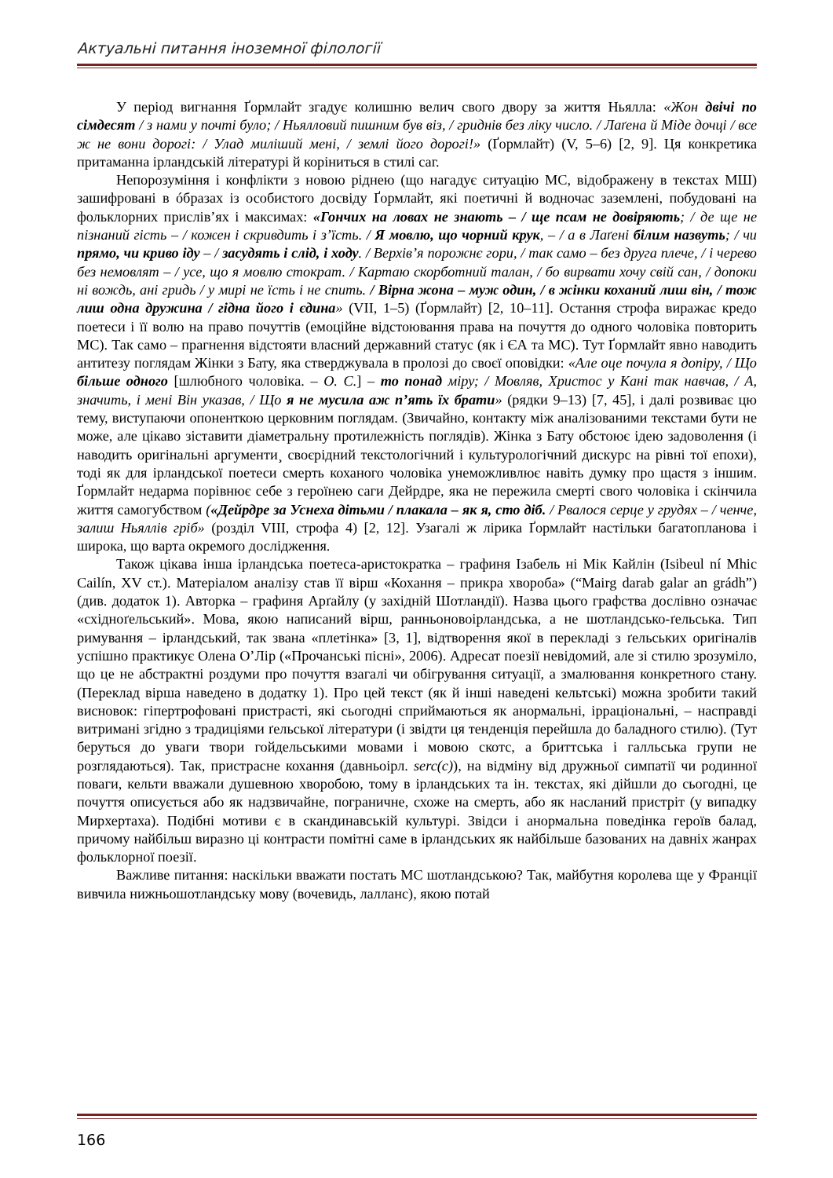Актуальні питання іноземної філології
У період вигнання Ґормлайт згадує колишню велич свого двору за життя Ньялла: «Жон двічі по сімдесят / з нами у почті було; / Ньялловий пишним був віз, / гриднів без ліку число. / Лаґена й Міде дочці / все ж не вони дорогі: / Улад миліший мені, / землі його дорогі!» (Ґормлайт) (V, 5–6) [2, 9]. Ця конкретика притаманна ірландській літературі й коріниться в стилі саг.
Непорозуміння і конфлікти з новою ріднею (що нагадує ситуацію МС, відображену в текстах МШ) зашифровані в óбразах із особистого досвіду Ґормлайт, які поетичні й водночас заземлені, побудовані на фольклорних прислів’ях і максимах: «Гончих на ловах не знають – / ще псам не довіряють; / де ще не пізнаний гість – / кожен і скривдить і з’їсть. / Я мовлю, що чорний крук, – / а в Лаґені білим назвуть; / чи прямо, чи криво іду – / засудять і слід, і ходу. / Верхів’я порожнє гори, / так само – без друга плече, / і черево без немовлят – / усе, що я мовлю стократ. / Картаю скорботний талан, / бо вирвати хочу свій сан, / допоки ні вождь, ані гридь / у мирі не їсть і не спить. / Вірна жона – муж один, / в жінки коханий лиш він, / тож лиш одна дружина / гідна його і єдина» (VII, 1–5) (Ґормлайт) [2, 10–11]. Остання строфа виражає кредо поетеси і її волю на право почуттів (емоційне відстоювання права на почуття до одного чоловіка повторить МС). Так само – прагнення відстояти власний державний статус (як і ЄА та МС). Тут Ґормлайт явно наводить антитезу поглядам Жінки з Бату, яка стверджувала в пролозі до своєї оповідки: «Але оце почула я допіру, / Що більше одного [шлюбного чоловіка. – О. С.] – то понад міру; / Мовляв, Христос у Кані так навчав, / А, значить, і мені Він указав, / Що я не мусила аж п’ять їх брати» (рядки 9–13) [7, 45], і далі розвиває цю тему, виступаючи опоненткою церковним поглядам. (Звичайно, контакту між аналізованими текстами бути не може, але цікаво зіставити діаметральну протилежність поглядів). Жінка з Бату обстоює ідею задоволення (і наводить оригінальні аргументи¸ своєрідний текстологічний і культурологічний дискурс на рівні тої епохи), тоді як для ірландської поетеси смерть коханого чоловіка унеможливлює навіть думку про щастя з іншим. Ґормлайт недарма порівнює себе з героїнею саги Дейрдре, яка не пережила смерті свого чоловіка і скінчила життя самогубством («Дейрдре за Уснеха дітьми / плакала – як я, сто діб. / Рвалося серце у грудях – / ченче, залиш Ньяллів гріб» (розділ VIII, строфа 4) [2, 12]. Узагалі ж лірика Ґормлайт настільки багатопланова і широка, що варта окремого дослідження.
Також цікава інша ірландська поетеса-аристократка – графиня Ізабель ні Мік Кайлін (Isibeul ní Mhic Cailín, XV ст.). Матеріалом аналізу став її вірш «Кохання – прикра хвороба» (“Mairg darab galar an grádh”) (див. додаток 1). Авторка – графиня Арґайлу (у західній Шотландії). Назва цього графства дослівно означає «східноґельський». Мова, якою написаний вірш, ранньоновоірландська, а не шотландсько-ґельська. Тип римування – ірландський, так звана «плетінка» [3, 1], відтворення якої в перекладі з ґельських оригіналів успішно практикує Олена О’Лір («Прочанські пісні», 2006). Адресат поезії невідомий, але зі стилю зрозуміло, що це не абстрактні роздуми про почуття взагалі чи обігрування ситуації, а змалювання конкретного стану. (Переклад вірша наведено в додатку 1). Про цей текст (як й інші наведені кельтські) можна зробити такий висновок: гіпертрофовані пристрасті, які сьогодні сприймаються як анормальні, ірраціональні, – насправді витримані згідно з традиціями ґельської літератури (і звідти ця тенденція перейшла до баладного стилю). (Тут беруться до уваги твори гойдельськими мовами і мовою скотс, а бриттська і галльська групи не розглядаються). Так, пристрасне кохання (давньоірл. serc(c)), на відміну від дружньої симпатії чи родинної поваги, кельти вважали душевною хворобою, тому в ірландських та ін. текстах, які дійшли до сьогодні, це почуття описується або як надзвичайне, пограничне, схоже на смерть, або як насланий пристріт (у випадку Мирхертаха). Подібні мотиви є в скандинавській культурі. Звідси і анормальна поведінка героїв балад, причому найбільш виразно ці контрасти помітні саме в ірландських як найбільше базованих на давніх жанрах фольклорної поезії.
Важливе питання: наскільки вважати постать МС шотландською? Так, майбутня королева ще у Франції вивчила нижньошотландську мову (вочевидь, лалланс), якою потай
166